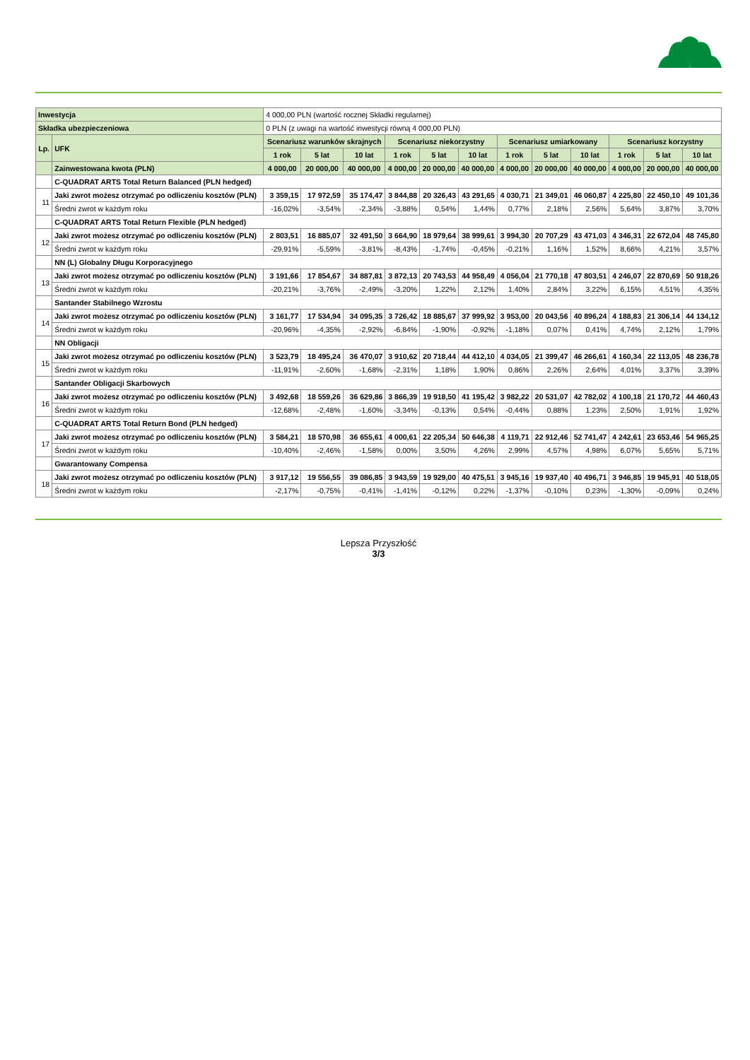| Inwestycja | | 4 000,00 PLN (wartość rocznej Składki regularnej) | | | | | | | | | | | |
| Składka ubezpieczeniowa | | 0 PLN (z uwagi na wartość inwestycji równą 4 000,00 PLN) | | | | | | | | | | | |
| Lp. | UFK | Scenariusz warunków skrajnych | | | Scenariusz niekorzystny | | | Scenariusz umiarkowany | | | Scenariusz korzystny | | |
| | | 1 rok | 5 lat | 10 lat | 1 rok | 5 lat | 10 lat | 1 rok | 5 lat | 10 lat | 1 rok | 5 lat | 10 lat |
| | Zainwestowana kwota (PLN) | 4 000,00 | 20 000,00 | 40 000,00 | 4 000,00 | 20 000,00 | 40 000,00 | 4 000,00 | 20 000,00 | 40 000,00 | 4 000,00 | 20 000,00 | 40 000,00 |
| | C-QUADRAT ARTS Total Return Balanced (PLN hedged) | | | | | | | | | | | | |
| 11 | Jaki zwrot możesz otrzymać po odliczeniu kosztów (PLN) | 3 359,15 | 17 972,59 | 35 174,47 | 3 844,88 | 20 326,43 | 43 291,65 | 4 030,71 | 21 349,01 | 46 060,87 | 4 225,80 | 22 450,10 | 49 101,36 |
| | Średni zwrot w każdym roku | -16,02% | -3,54% | -2,34% | -3,88% | 0,54% | 1,44% | 0,77% | 2,18% | 2,56% | 5,64% | 3,87% | 3,70% |
| | C-QUADRAT ARTS Total Return Flexible (PLN hedged) | | | | | | | | | | | | |
| 12 | Jaki zwrot możesz otrzymać po odliczeniu kosztów (PLN) | 2 803,51 | 16 885,07 | 32 491,50 | 3 664,90 | 18 979,64 | 38 999,61 | 3 994,30 | 20 707,29 | 43 471,03 | 4 346,31 | 22 672,04 | 48 745,80 |
| | Średni zwrot w każdym roku | -29,91% | -5,59% | -3,81% | -8,43% | -1,74% | -0,45% | -0,21% | 1,16% | 1,52% | 8,66% | 4,21% | 3,57% |
| | NN (L) Globalny Długu Korporacyjnego | | | | | | | | | | | | |
| 13 | Jaki zwrot możesz otrzymać po odliczeniu kosztów (PLN) | 3 191,66 | 17 854,67 | 34 887,81 | 3 872,13 | 20 743,53 | 44 958,49 | 4 056,04 | 21 770,18 | 47 803,51 | 4 246,07 | 22 870,69 | 50 918,26 |
| | Średni zwrot w każdym roku | -20,21% | -3,76% | -2,49% | -3,20% | 1,22% | 2,12% | 1,40% | 2,84% | 3,22% | 6,15% | 4,51% | 4,35% |
| | Santander Stabilnego Wzrostu | | | | | | | | | | | | |
| 14 | Jaki zwrot możesz otrzymać po odliczeniu kosztów (PLN) | 3 161,77 | 17 534,94 | 34 095,35 | 3 726,42 | 18 885,67 | 37 999,92 | 3 953,00 | 20 043,56 | 40 896,24 | 4 188,83 | 21 306,14 | 44 134,12 |
| | Średni zwrot w każdym roku | -20,96% | -4,35% | -2,92% | -6,84% | -1,90% | -0,92% | -1,18% | 0,07% | 0,41% | 4,74% | 2,12% | 1,79% |
| | NN Obligacji | | | | | | | | | | | | |
| 15 | Jaki zwrot możesz otrzymać po odliczeniu kosztów (PLN) | 3 523,79 | 18 495,24 | 36 470,07 | 3 910,62 | 20 718,44 | 44 412,10 | 4 034,05 | 21 399,47 | 46 266,61 | 4 160,34 | 22 113,05 | 48 236,78 |
| | Średni zwrot w każdym roku | -11,91% | -2,60% | -1,68% | -2,31% | 1,18% | 1,90% | 0,86% | 2,26% | 2,64% | 4,01% | 3,37% | 3,39% |
| | Santander Obligacji Skarbowych | | | | | | | | | | | | |
| 16 | Jaki zwrot możesz otrzymać po odliczeniu kosztów (PLN) | 3 492,68 | 18 559,26 | 36 629,86 | 3 866,39 | 19 918,50 | 41 195,42 | 3 982,22 | 20 531,07 | 42 782,02 | 4 100,18 | 21 170,72 | 44 460,43 |
| | Średni zwrot w każdym roku | -12,68% | -2,48% | -1,60% | -3,34% | -0,13% | 0,54% | -0,44% | 0,88% | 1,23% | 2,50% | 1,91% | 1,92% |
| | C-QUADRAT ARTS Total Return Bond (PLN hedged) | | | | | | | | | | | | |
| 17 | Jaki zwrot możesz otrzymać po odliczeniu kosztów (PLN) | 3 584,21 | 18 570,98 | 36 655,61 | 4 000,61 | 22 205,34 | 50 646,38 | 4 119,71 | 22 912,46 | 52 741,47 | 4 242,61 | 23 653,46 | 54 965,25 |
| | Średni zwrot w każdym roku | -10,40% | -2,46% | -1,58% | 0,00% | 3,50% | 4,26% | 2,99% | 4,57% | 4,98% | 6,07% | 5,65% | 5,71% |
| | Gwarantowany Compensa | | | | | | | | | | | | |
| 18 | Jaki zwrot możesz otrzymać po odliczeniu kosztów (PLN) | 3 917,12 | 19 556,55 | 39 086,85 | 3 943,59 | 19 929,00 | 40 475,51 | 3 945,16 | 19 937,40 | 40 496,71 | 3 946,85 | 19 945,91 | 40 518,05 |
| | Średni zwrot w każdym roku | -2,17% | -0,75% | -0,41% | -1,41% | -0,12% | 0,22% | -1,37% | -0,10% | 0,23% | -1,30% | -0,09% | 0,24% |
Lepsza Przyszłość
3/3